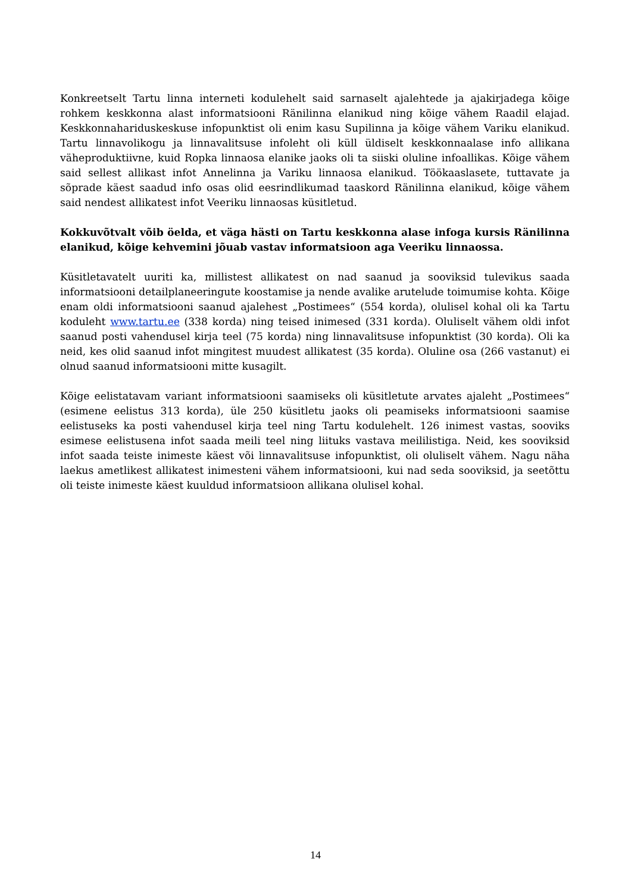Konkreetselt Tartu linna interneti kodulehelt said sarnaselt ajalehtede ja ajakirjadega kõige rohkem keskkonna alast informatsiooni Ränilinna elanikud ning kõige vähem Raadil elajad. Keskkonnahariduskeskuse infopunktist oli enim kasu Supilinna ja kõige vähem Variku elanikud. Tartu linnavolikogu ja linnavalitsuse infoleht oli küll üldiselt keskkonnaalase info allikana väheproduktiivne, kuid Ropka linnaosa elanike jaoks oli ta siiski oluline infoallikas. Kõige vähem said sellest allikast infot Annelinna ja Variku linnaosa elanikud. Töökaaslasete, tuttavate ja sõprade käest saadud info osas olid eesrindlikumad taaskord Ränilinna elanikud, kõige vähem said nendest allikatest infot Veeriku linnaosas küsitletud.
Kokkuvõtvalt võib öelda, et väga hästi on Tartu keskkonna alase infoga kursis Ränilinna elanikud, kõige kehvemini jõuab vastav informatsioon aga Veeriku linnaossa.
Küsitletavatelt uuriti ka, millistest allikatest on nad saanud ja sooviksid tulevikus saada informatsiooni detailplaneeringute koostamise ja nende avalike arutelude toimumise kohta. Kõige enam oldi informatsiooni saanud ajalehest „Postimees“ (554 korda), olulisel kohal oli ka Tartu koduleht www.tartu.ee (338 korda) ning teised inimesed (331 korda). Oluliselt vähem oldi infot saanud posti vahendusel kirja teel (75 korda) ning linnavalitsuse infopunktist (30 korda). Oli ka neid, kes olid saanud infot mingitest muudest allikatest (35 korda). Oluline osa (266 vastanut) ei olnud saanud informatsiooni mitte kusagilt.
Kõige eelistatavam variant informatsiooni saamiseks oli küsitletute arvates ajaleht „Postimees“ (esimene eelistus 313 korda), üle 250 küsitletu jaoks oli peamiseks informatsiooni saamise eelistuseks ka posti vahendusel kirja teel ning Tartu kodulehelt. 126 inimest vastas, sooviks esimese eelistusena infot saada meili teel ning liituks vastava meililistiga. Neid, kes sooviksid infot saada teiste inimeste käest või linnavalitsuse infopunktist, oli oluliselt vähem. Nagu näha laekus ametlikest allikatest inimesteni vähem informatsiooni, kui nad seda sooviksid, ja seetõttu oli teiste inimeste käest kuuldud informatsioon allikana olulisel kohal.
14